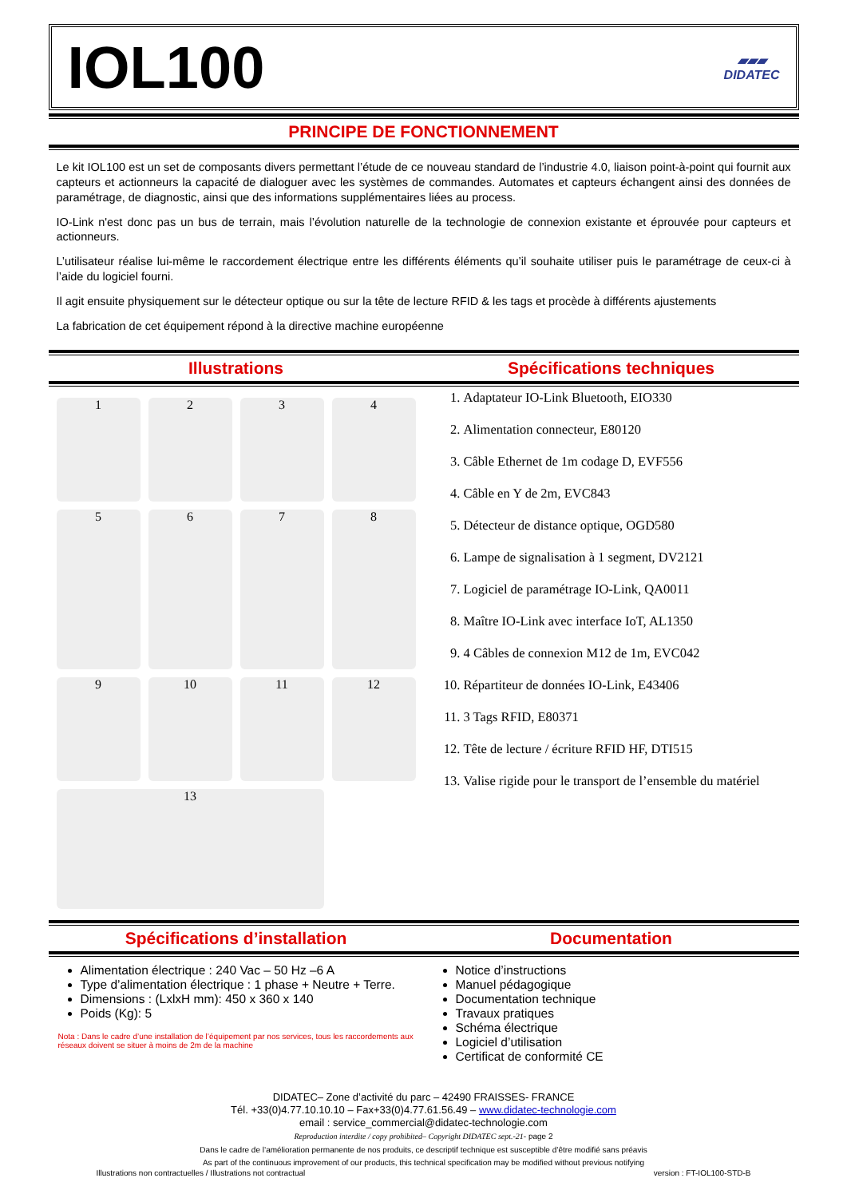IOL100
▰▰▰
DIDATEC
PRINCIPE DE FONCTIONNEMENT
Le kit IOL100 est un set de composants divers permettant l’étude de ce nouveau standard de l’industrie 4.0, liaison point-à-point qui fournit aux capteurs et actionneurs la capacité de dialoguer avec les systèmes de commandes. Automates et capteurs échangent ainsi des données de paramétrage, de diagnostic, ainsi que des informations supplémentaires liées au process.
IO-Link n'est donc pas un bus de terrain, mais l’évolution naturelle de la technologie de connexion existante et éprouvée pour capteurs et actionneurs.
L’utilisateur réalise lui-même le raccordement électrique entre les différents éléments qu’il souhaite utiliser puis le paramétrage de ceux-ci à l’aide du logiciel fourni.
Il agit ensuite physiquement sur le détecteur optique ou sur la tête de lecture RFID & les tags et procède à différents ajustements
La fabrication de cet équipement répond à la directive machine européenne
Illustrations Spécifications techniques
1
2
3
4
5
6
7
8
9
10
11
12
13
1. Adaptateur IO-Link Bluetooth, EIO330
2. Alimentation connecteur, E80120
3. Câble Ethernet de 1m codage D, EVF556
4. Câble en Y de 2m, EVC843
5. Détecteur de distance optique, OGD580
6. Lampe de signalisation à 1 segment, DV2121
7. Logiciel de paramétrage IO-Link, QA0011
8. Maître IO-Link avec interface IoT, AL1350
9. 4 Câbles de connexion M12 de 1m, EVC042
10. Répartiteur de données IO-Link, E43406
11. 3 Tags RFID, E80371
12. Tête de lecture / écriture RFID HF, DTI515
13. Valise rigide pour le transport de l’ensemble du matériel
Spécifications d’installation Documentation
Alimentation électrique : 240 Vac – 50 Hz –6 A
Type d’alimentation électrique : 1 phase + Neutre + Terre.
Dimensions : (LxlxH mm): 450 x 360 x 140
Poids (Kg): 5
Nota : Dans le cadre d’une installation de l’équipement par nos services, tous les raccordements aux réseaux doivent se situer à moins de 2m de la machine
Notice d’instructions
Manuel pédagogique
Documentation technique
Travaux pratiques
Schéma électrique
Logiciel d’utilisation
Certificat de conformité CE
DIDATEC– Zone d’activité du parc – 42490 FRAISSES- FRANCE
Tél. +33(0)4.77.10.10.10 – Fax+33(0)4.77.61.56.49 – www.didatec-technologie.com
email : service_commercial@didatec-technologie.com
Reproduction interdite / copy prohibited– Copyright DIDATEC sept.-21- page 2
Dans le cadre de l’amélioration permanente de nos produits, ce descriptif technique est susceptible d’être modifié sans préavis
As part of the continuous improvement of our products, this technical specification may be modified without previous notifying
Illustrations non contractuelles / Illustrations not contractual version : FT-IOL100-STD-B